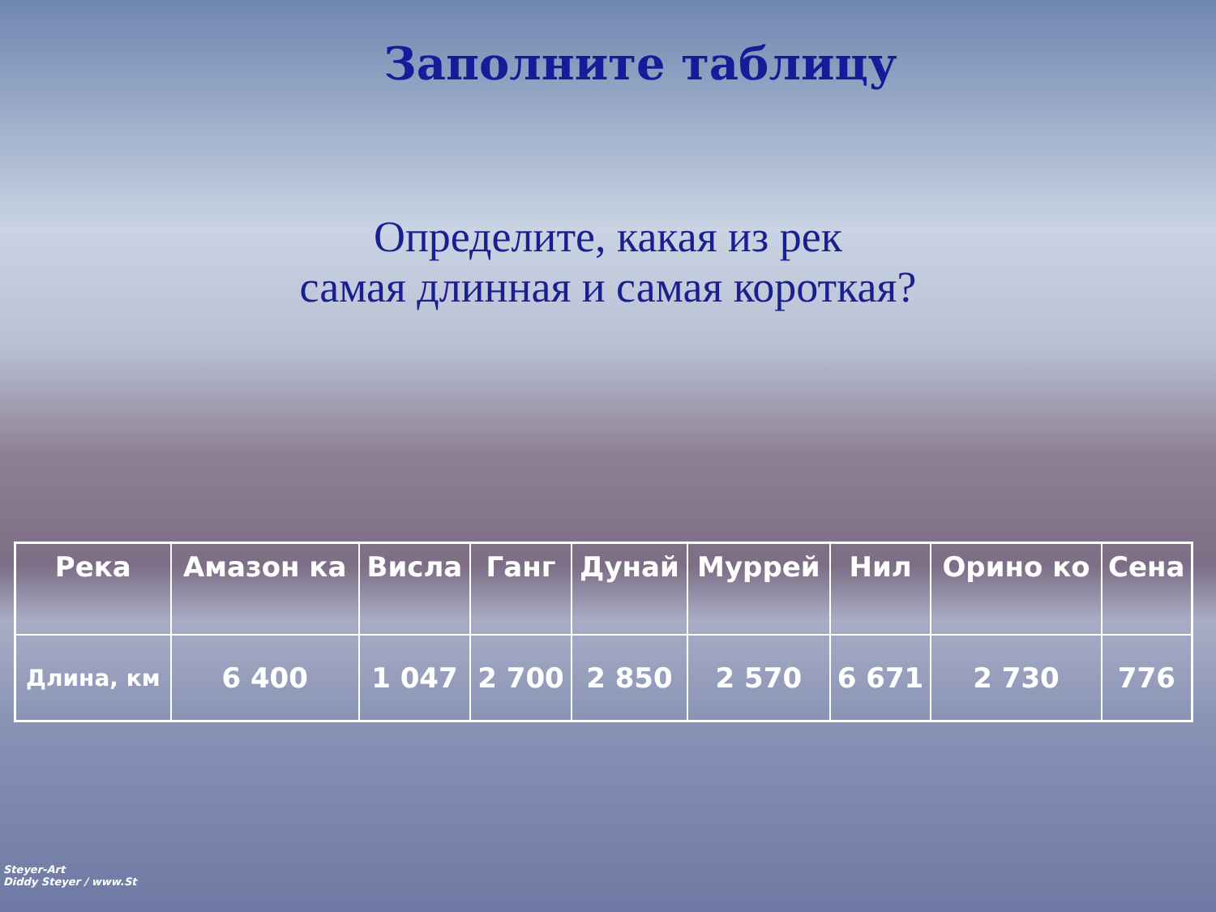Заполните таблицу
Определите, какая из рек
самая длинная и самая короткая?
| Река | Амазон ка | Висла | Ганг | Дунай | Муррей | Нил | Орино ко | Сена |
| --- | --- | --- | --- | --- | --- | --- | --- | --- |
| Длина, км | 6 400 | 1 047 | 2 700 | 2 850 | 2 570 | 6 671 | 2 730 | 776 |
Steyer-Art
Diddy Steyer / www.St